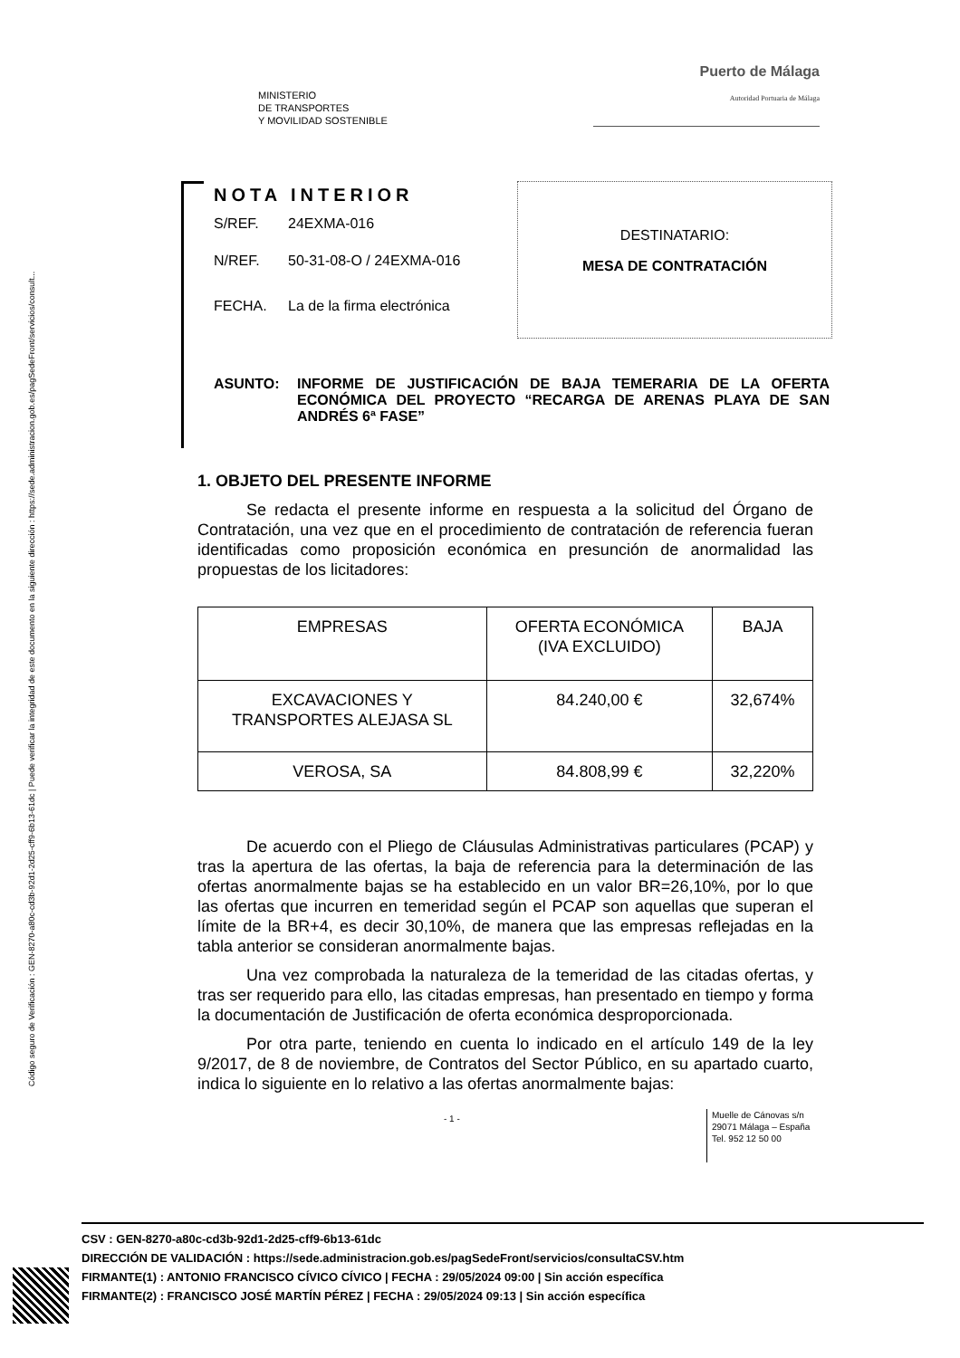Código seguro de Verificación : GEN-8270-a80c-cd3b-92d1-2d25-cff9-6b13-61dc | Puede verificar la integridad de este documento en la siguiente dirección : https://sede.administracion.gob.es/pagSedeFront/servicios/consult...
MINISTERIO
DE TRANSPORTES
Y MOVILIDAD SOSTENIBLE
Puerto de Málaga
Autoridad Portuaria de Málaga
NOTA INTERIOR
S/REF. 24EXMA-016
N/REF. 50-31-08-O / 24EXMA-016
FECHA. La de la firma electrónica
DESTINATARIO:
MESA DE CONTRATACIÓN
ASUNTO: INFORME DE JUSTIFICACIÓN DE BAJA TEMERARIA DE LA OFERTA ECONÓMICA DEL PROYECTO “RECARGA DE ARENAS PLAYA DE SAN ANDRÉS 6ª FASE”
1. OBJETO DEL PRESENTE INFORME
Se redacta el presente informe en respuesta a la solicitud del Órgano de Contratación, una vez que en el procedimiento de contratación de referencia fueran identificadas como proposición económica en presunción de anormalidad las propuestas de los licitadores:
| EMPRESAS | OFERTA ECONÓMICA (IVA EXCLUIDO) | BAJA |
| --- | --- | --- |
| EXCAVACIONES Y TRANSPORTES ALEJASA SL | 84.240,00 € | 32,674% |
| VEROSA, SA | 84.808,99 € | 32,220% |
De acuerdo con el Pliego de Cláusulas Administrativas particulares (PCAP) y tras la apertura de las ofertas, la baja de referencia para la determinación de las ofertas anormalmente bajas se ha establecido en un valor BR=26,10%, por lo que las ofertas que incurren en temeridad según el PCAP son aquellas que superan el límite de la BR+4, es decir 30,10%, de manera que las empresas reflejadas en la tabla anterior se consideran anormalmente bajas.
Una vez comprobada la naturaleza de la temeridad de las citadas ofertas, y tras ser requerido para ello, las citadas empresas, han presentado en tiempo y forma la documentación de Justificación de oferta económica desproporcionada.
Por otra parte, teniendo en cuenta lo indicado en el artículo 149 de la ley 9/2017, de 8 de noviembre, de Contratos del Sector Público, en su apartado cuarto, indica lo siguiente en lo relativo a las ofertas anormalmente bajas:
- 1 -
Muelle de Cánovas s/n
29071 Málaga – España
Tel. 952 12 50 00
CSV : GEN-8270-a80c-cd3b-92d1-2d25-cff9-6b13-61dc
DIRECCIÓN DE VALIDACIÓN : https://sede.administracion.gob.es/pagSedeFront/servicios/consultaCSV.htm
FIRMANTE(1) : ANTONIO FRANCISCO CÍVICO CÍVICO | FECHA : 29/05/2024 09:00 | Sin acción específica
FIRMANTE(2) : FRANCISCO JOSÉ MARTÍN PÉREZ | FECHA : 29/05/2024 09:13 | Sin acción específica